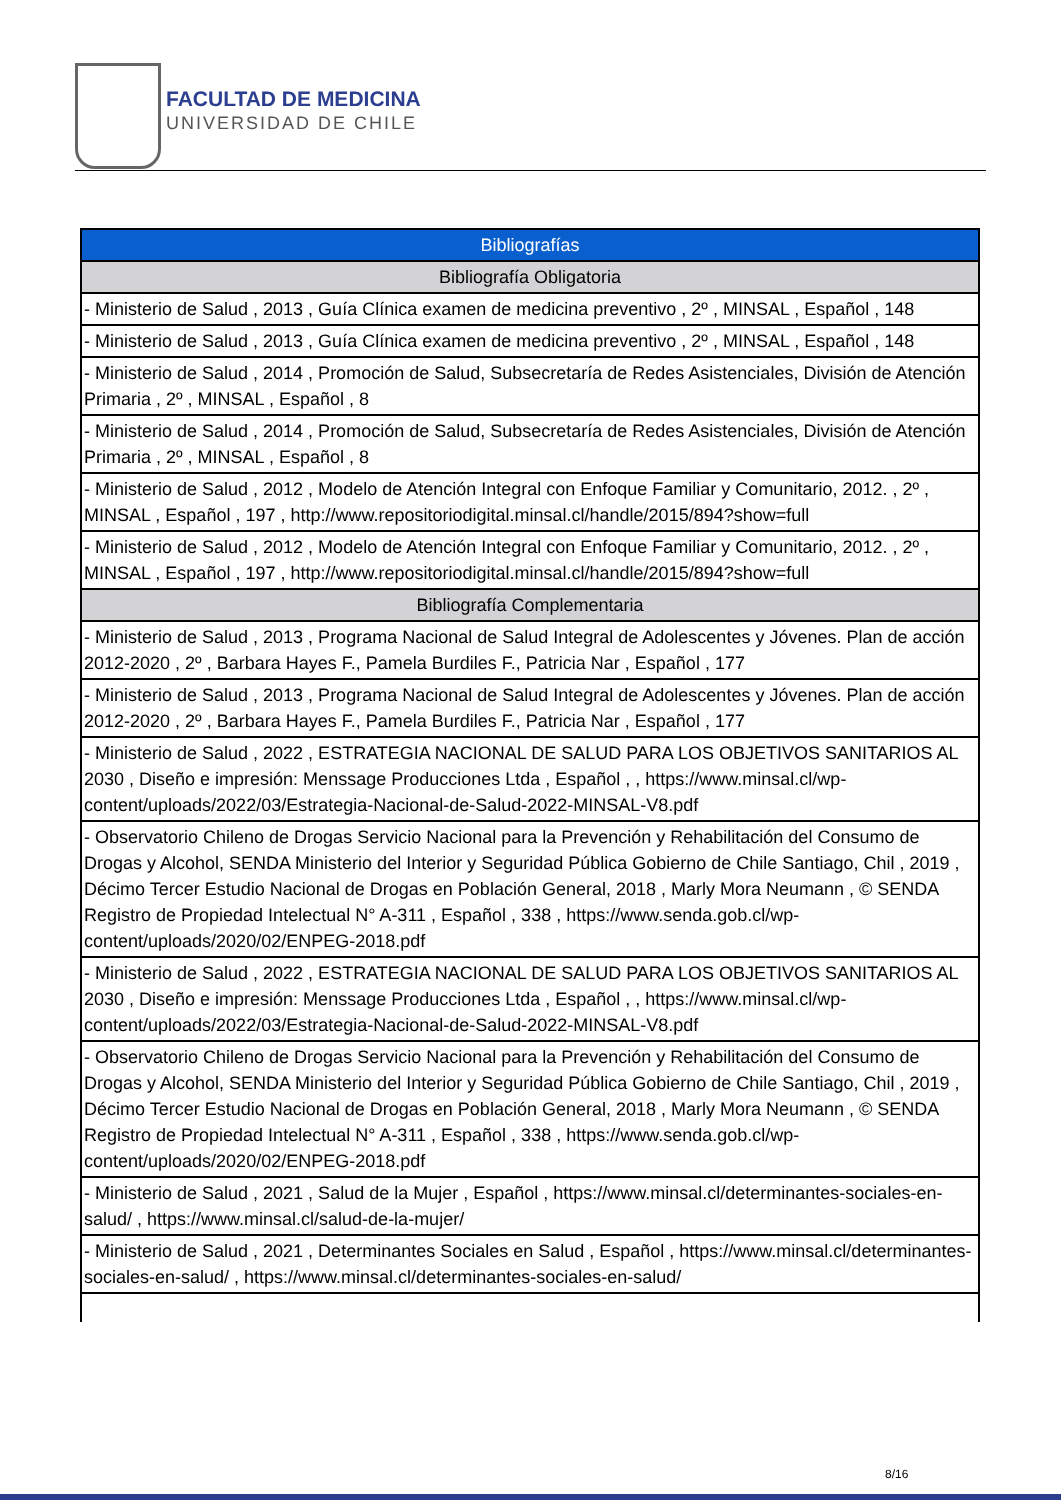FACULTAD DE MEDICINA
UNIVERSIDAD DE CHILE
| Bibliografías |
| --- |
| Bibliografía Obligatoria |
| - Ministerio de Salud , 2013 , Guía Clínica examen de medicina preventivo , 2º , MINSAL , Español , 148 |
| - Ministerio de Salud , 2013 , Guía Clínica examen de medicina preventivo , 2º , MINSAL , Español , 148 |
| - Ministerio de Salud , 2014 , Promoción de Salud, Subsecretaría de Redes Asistenciales, División de Atención Primaria , 2º , MINSAL , Español , 8 |
| - Ministerio de Salud , 2014 , Promoción de Salud, Subsecretaría de Redes Asistenciales, División de Atención Primaria , 2º , MINSAL , Español , 8 |
| - Ministerio de Salud , 2012 , Modelo de Atención Integral con Enfoque Familiar y Comunitario, 2012. , 2º , MINSAL , Español , 197 , http://www.repositoriodigital.minsal.cl/handle/2015/894?show=full |
| - Ministerio de Salud , 2012 , Modelo de Atención Integral con Enfoque Familiar y Comunitario, 2012. , 2º , MINSAL , Español , 197 , http://www.repositoriodigital.minsal.cl/handle/2015/894?show=full |
| Bibliografía Complementaria |
| - Ministerio de Salud , 2013 , Programa Nacional de Salud Integral de Adolescentes y Jóvenes. Plan de acción 2012-2020 , 2º , Barbara Hayes F., Pamela Burdiles F., Patricia Nar , Español , 177 |
| - Ministerio de Salud , 2013 , Programa Nacional de Salud Integral de Adolescentes y Jóvenes. Plan de acción 2012-2020 , 2º , Barbara Hayes F., Pamela Burdiles F., Patricia Nar , Español , 177 |
| - Ministerio de Salud , 2022 , ESTRATEGIA NACIONAL DE SALUD PARA LOS OBJETIVOS SANITARIOS AL 2030 , Diseño e impresión: Menssage Producciones Ltda , Español , , https://www.minsal.cl/wp-content/uploads/2022/03/Estrategia-Nacional-de-Salud-2022-MINSAL-V8.pdf |
| - Observatorio Chileno de Drogas Servicio Nacional para la Prevención y Rehabilitación del Consumo de Drogas y Alcohol, SENDA Ministerio del Interior y Seguridad Pública Gobierno de Chile Santiago, Chil , 2019 , Décimo Tercer Estudio Nacional de Drogas en Población General, 2018 , Marly Mora Neumann , © SENDA Registro de Propiedad Intelectual N° A-311 , Español , 338 , https://www.senda.gob.cl/wp-content/uploads/2020/02/ENPEG-2018.pdf |
| - Ministerio de Salud , 2022 , ESTRATEGIA NACIONAL DE SALUD PARA LOS OBJETIVOS SANITARIOS AL 2030 , Diseño e impresión: Menssage Producciones Ltda , Español , , https://www.minsal.cl/wp-content/uploads/2022/03/Estrategia-Nacional-de-Salud-2022-MINSAL-V8.pdf |
| - Observatorio Chileno de Drogas Servicio Nacional para la Prevención y Rehabilitación del Consumo de Drogas y Alcohol, SENDA Ministerio del Interior y Seguridad Pública Gobierno de Chile Santiago, Chil , 2019 , Décimo Tercer Estudio Nacional de Drogas en Población General, 2018 , Marly Mora Neumann , © SENDA Registro de Propiedad Intelectual N° A-311 , Español , 338 , https://www.senda.gob.cl/wp-content/uploads/2020/02/ENPEG-2018.pdf |
| - Ministerio de Salud , 2021 , Salud de la Mujer , Español , https://www.minsal.cl/determinantes-sociales-en-salud/ , https://www.minsal.cl/salud-de-la-mujer/ |
| - Ministerio de Salud , 2021 , Determinantes Sociales en Salud , Español , https://www.minsal.cl/determinantes-sociales-en-salud/ , https://www.minsal.cl/determinantes-sociales-en-salud/ |
8/16